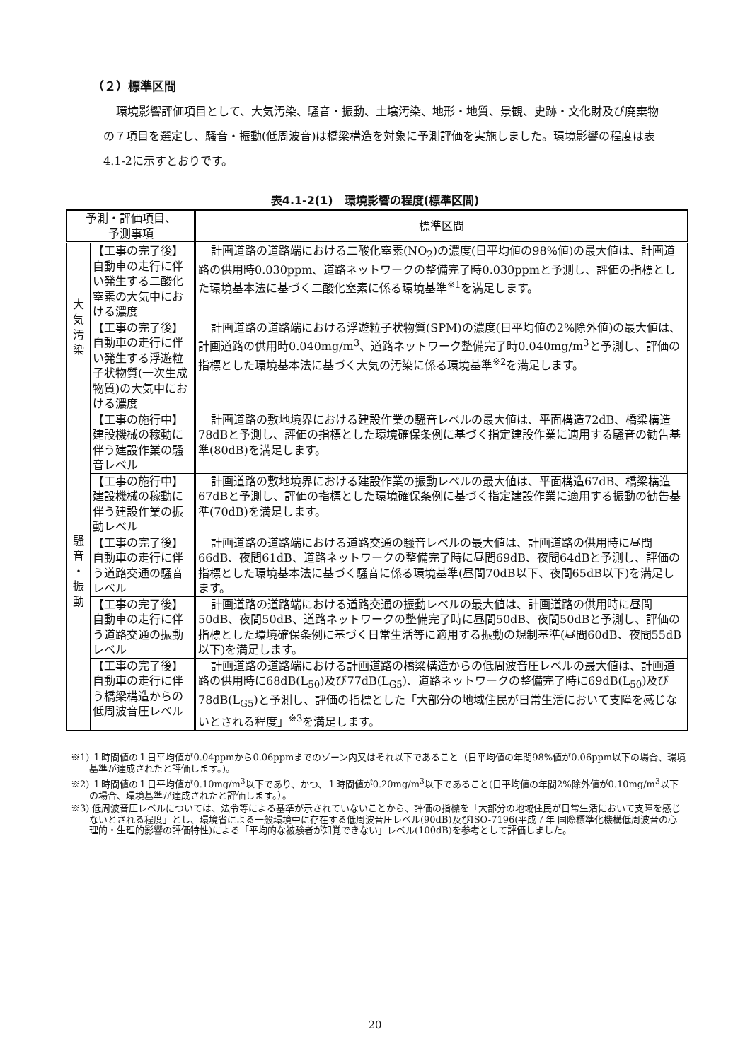（２）標準区間
環境影響評価項目として、大気汚染、騒音・振動、土壌汚染、地形・地質、景観、史跡・文化財及び廃棄物の７項目を選定し、騒音・振動(低周波音)は橋梁構造を対象に予測評価を実施しました。環境影響の程度は表4.1-2に示すとおりです。
表4.1-2(1)　環境影響の程度(標準区間)
| 予測・評価項目、 予測事項 | | 標準区間 |
| --- | --- | --- |
| 大 気 汚 染 | 【工事の完了後】自動車の走行に伴い発生する二酸化窒素の大気中における濃度 | 計画道路の道路端における二酸化窒素(NO<sub>2</sub>)の濃度(日平均値の98%値)の最大値は、計画道路の供用時0.030ppm、道路ネットワークの整備完了時0.030ppmと予測し、評価の指標とした環境基本法に基づく二酸化窒素に係る環境基準<sup>※1</sup>を満足します。 |
| | 【工事の完了後】自動車の走行に伴い発生する浮遊粒子状物質(一次生成物質)の大気中における濃度 | 計画道路の道路端における浮遊粒子状物質(SPM)の濃度(日平均値の2%除外値)の最大値は、計画道路の供用時0.040mg/m<sup>3</sup>、道路ネットワーク整備完了時0.040mg/m<sup>3</sup>と予測し、評価の指標とした環境基本法に基づく大気の汚染に係る環境基準<sup>※2</sup>を満足します。 |
| 騒 音 ・ 振 動 | 【工事の施行中】建設機械の稼動に伴う建設作業の騒音レベル | 計画道路の敷地境界における建設作業の騒音レベルの最大値は、平面構造72dB、橋梁構造78dBと予測し、評価の指標とした環境確保条例に基づく指定建設作業に適用する騒音の勧告基準(80dB)を満足します。 |
| | 【工事の施行中】建設機械の稼動に伴う建設作業の振動レベル | 計画道路の敷地境界における建設作業の振動レベルの最大値は、平面構造67dB、橋梁構造67dBと予測し、評価の指標とした環境確保条例に基づく指定建設作業に適用する振動の勧告基準(70dB)を満足します。 |
| | 【工事の完了後】自動車の走行に伴う道路交通の騒音レベル | 計画道路の道路端における道路交通の騒音レベルの最大値は、計画道路の供用時に昼間66dB、夜間61dB、道路ネットワークの整備完了時に昼間69dB、夜間64dBと予測し、評価の指標とした環境基本法に基づく騒音に係る環境基準(昼間70dB以下、夜間65dB以下)を満足します。 |
| | 【工事の完了後】自動車の走行に伴う道路交通の振動レベル | 計画道路の道路端における道路交通の振動レベルの最大値は、計画道路の供用時に昼間50dB、夜間50dB、道路ネットワークの整備完了時に昼間50dB、夜間50dBと予測し、評価の指標とした環境確保条例に基づく日常生活等に適用する振動の規制基準(昼間60dB、夜間55dB以下)を満足します。 |
| | 【工事の完了後】自動車の走行に伴う橋梁構造からの低周波音圧レベル | 計画道路の道路端における計画道路の橋梁構造からの低周波音圧レベルの最大値は、計画道路の供用時に68dB(L<sub>50</sub>)及び77dB(L<sub>G5</sub>)、道路ネットワークの整備完了時に69dB(L<sub>50</sub>)及び78dB(L<sub>G5</sub>)と予測し、評価の指標とした「大部分の地域住民が日常生活において支障を感じないとされる程度」<sup>※3</sup>を満足します。 |
※1) １時間値の１日平均値が0.04ppmから0.06ppmまでのゾーン内又はそれ以下であること（日平均値の年間98%値が0.06ppm以下の場合、環境基準が達成されたと評価します。)。
※2) １時間値の１日平均値が0.10mg/m<sup>3</sup>以下であり、かつ、１時間値が0.20mg/m<sup>3</sup>以下であること(日平均値の年間2%除外値が0.10mg/m<sup>3</sup>以下の場合、環境基準が達成されたと評価します。）。
※3) 低周波音圧レベルについては、法令等による基準が示されていないことから、評価の指標を「大部分の地域住民が日常生活において支障を感じないとされる程度」とし、環境省による一般環境中に存在する低周波音圧レベル(90dB)及びISO-7196(平成７年 国際標準化機構低周波音の心理的・生理的影響の評価特性)による「平均的な被験者が知覚できない」レベル(100dB)を参考として評価しました。
20